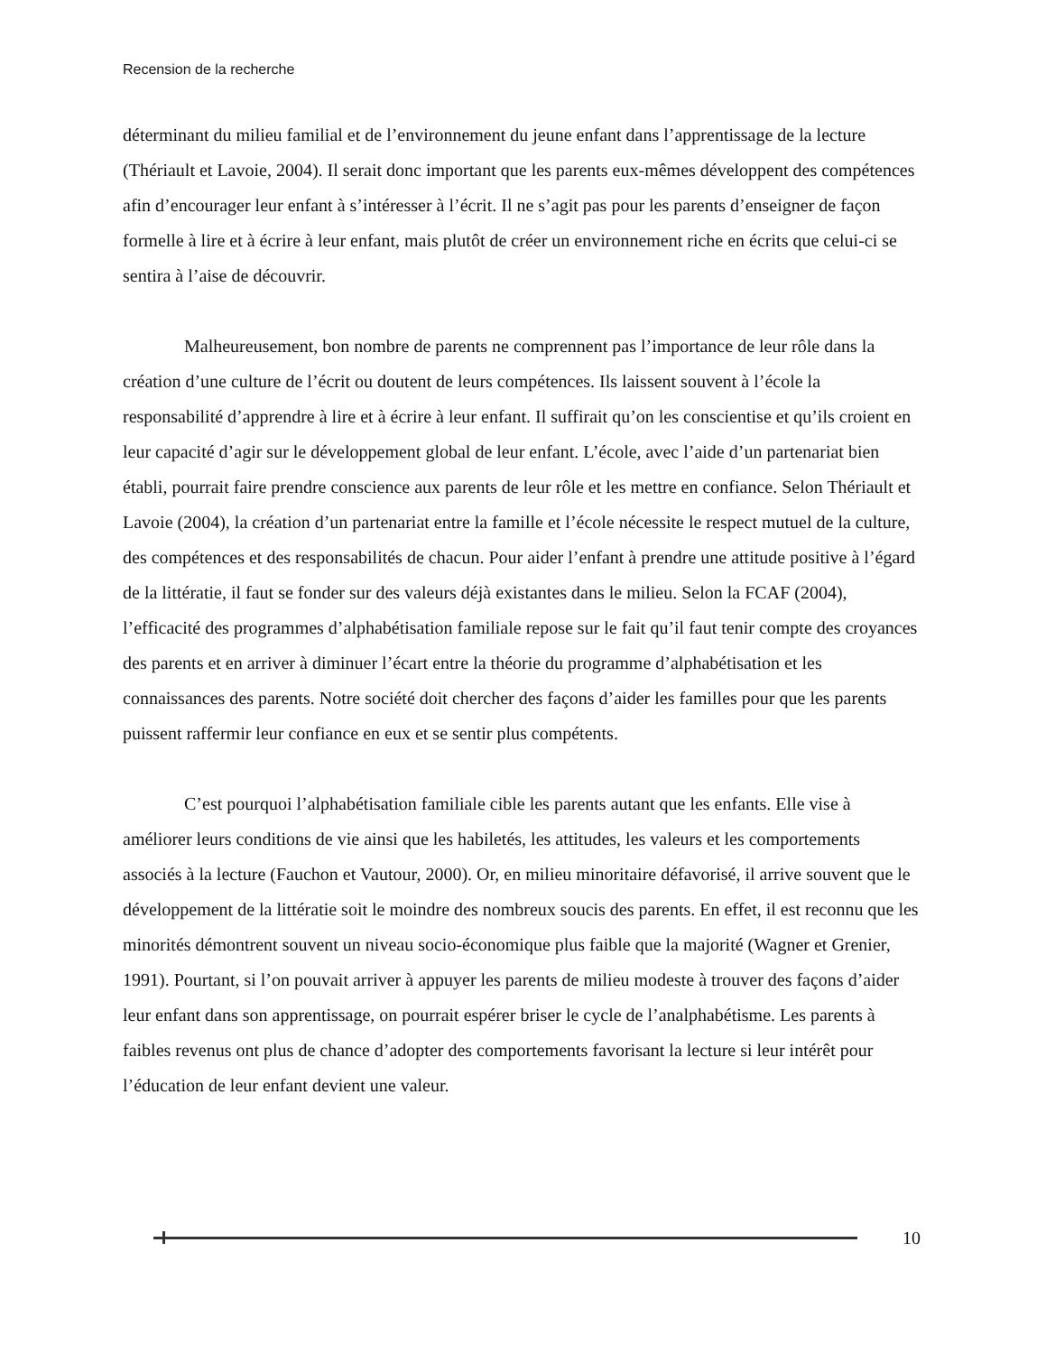Recension de la recherche
déterminant du milieu familial et de l’environnement du jeune enfant dans l’apprentissage de la lecture (Thériault et Lavoie, 2004). Il serait donc important que les parents eux-mêmes développent des compétences afin d’encourager leur enfant à s’intéresser à l’écrit. Il ne s’agit pas pour les parents d’enseigner de façon formelle à lire et à écrire à leur enfant, mais plutôt de créer un environnement riche en écrits que celui-ci se sentira à l’aise de découvrir.
Malheureusement, bon nombre de parents ne comprennent pas l’importance de leur rôle dans la création d’une culture de l’écrit ou doutent de leurs compétences. Ils laissent souvent à l’école la responsabilité d’apprendre à lire et à écrire à leur enfant. Il suffirait qu’on les conscientise et qu’ils croient en leur capacité d’agir sur le développement global de leur enfant. L’école, avec l’aide d’un partenariat bien établi, pourrait faire prendre conscience aux parents de leur rôle et les mettre en confiance. Selon Thériault et Lavoie (2004), la création d’un partenariat entre la famille et l’école nécessite le respect mutuel de la culture, des compétences et des responsabilités de chacun. Pour aider l’enfant à prendre une attitude positive à l’égard de la littératie, il faut se fonder sur des valeurs déjà existantes dans le milieu. Selon la FCAF (2004), l’efficacité des programmes d’alphabétisation familiale repose sur le fait qu’il faut tenir compte des croyances des parents et en arriver à diminuer l’écart entre la théorie du programme d’alphabétisation et les connaissances des parents. Notre société doit chercher des façons d’aider les familles pour que les parents puissent raffermir leur confiance en eux et se sentir plus compétents.
C’est pourquoi l’alphabétisation familiale cible les parents autant que les enfants. Elle vise à améliorer leurs conditions de vie ainsi que les habiletés, les attitudes, les valeurs et les comportements associés à la lecture (Fauchon et Vautour, 2000). Or, en milieu minoritaire défavorisé, il arrive souvent que le développement de la littératie soit le moindre des nombreux soucis des parents. En effet, il est reconnu que les minorités démontrent souvent un niveau socio-économique plus faible que la majorité (Wagner et Grenier, 1991). Pourtant, si l’on pouvait arriver à appuyer les parents de milieu modeste à trouver des façons d’aider leur enfant dans son apprentissage, on pourrait espérer briser le cycle de l’analphabétisme. Les parents à faibles revenus ont plus de chance d’adopter des comportements favorisant la lecture si leur intérêt pour l’éducation de leur enfant devient une valeur.
10